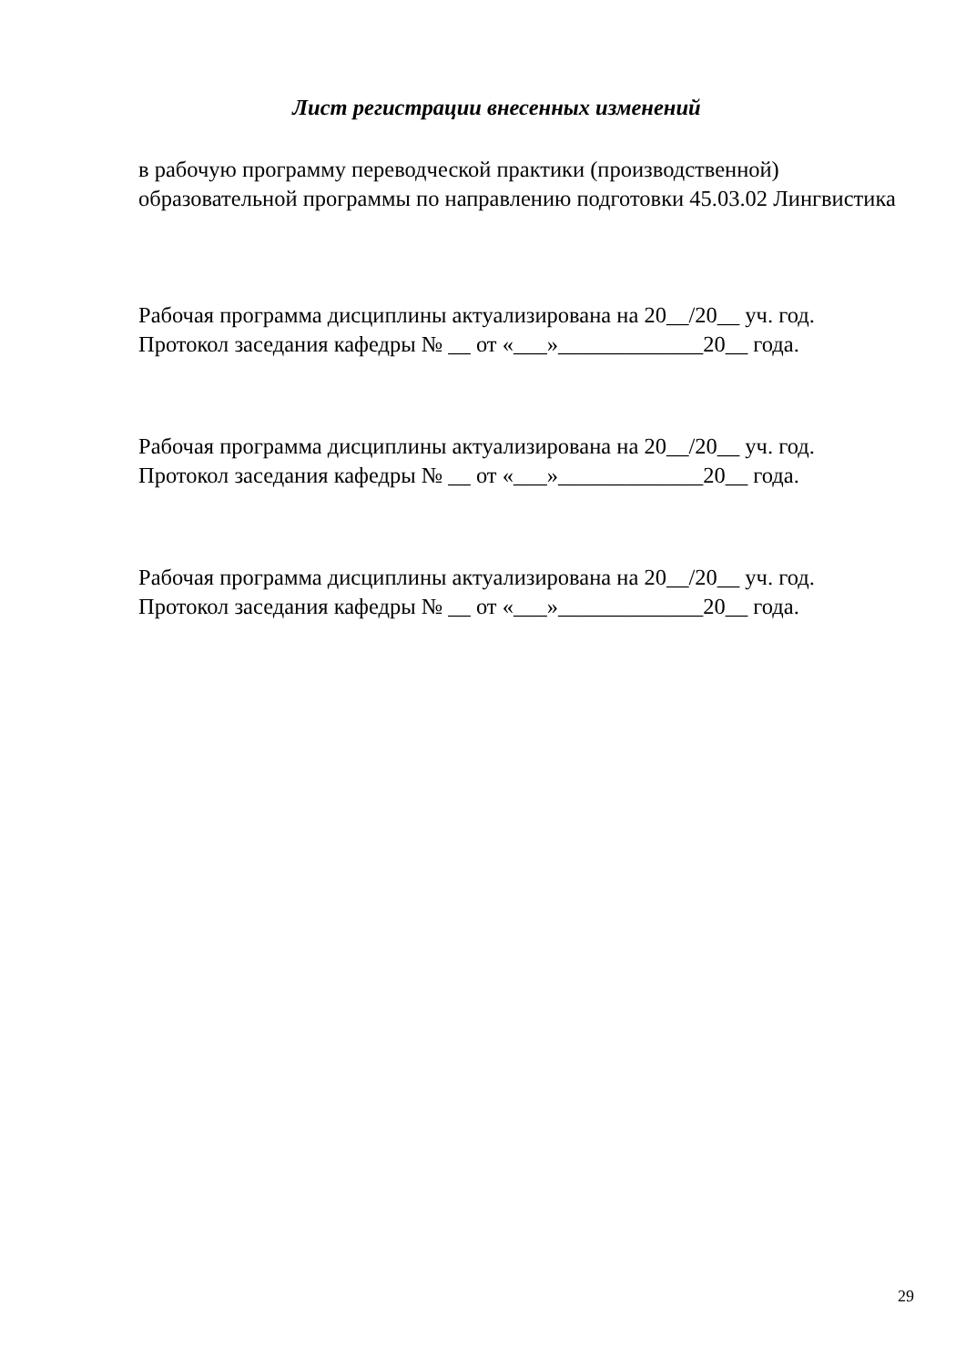Лист регистрации внесенных изменений
в рабочую программу переводческой практики (производственной)
образовательной программы по направлению подготовки 45.03.02 Лингвистика
Рабочая программа дисциплины актуализирована на 20__/20__ уч. год.
Протокол заседания кафедры № __ от «___»_____________20__ года.
Рабочая программа дисциплины актуализирована на 20__/20__ уч. год.
Протокол заседания кафедры № __ от «___»_____________20__ года.
Рабочая программа дисциплины актуализирована на 20__/20__ уч. год.
Протокол заседания кафедры № __ от «___»_____________20__ года.
29